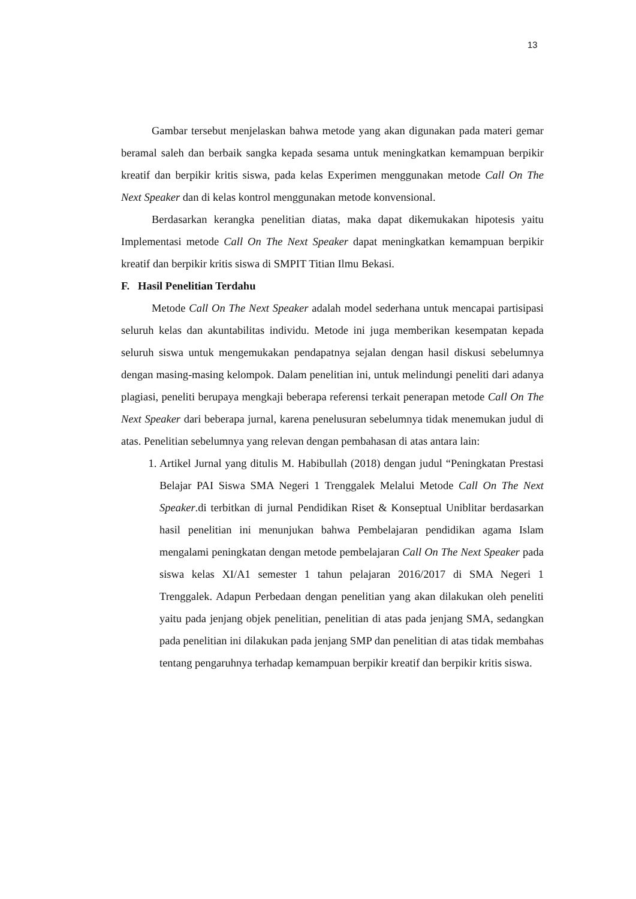13
Gambar tersebut menjelaskan bahwa metode yang akan digunakan pada materi gemar beramal saleh dan berbaik sangka kepada sesama untuk meningkatkan kemampuan berpikir kreatif dan berpikir kritis siswa, pada kelas Experimen menggunakan metode Call On The Next Speaker dan di kelas kontrol menggunakan metode konvensional.
Berdasarkan kerangka penelitian diatas, maka dapat dikemukakan hipotesis yaitu Implementasi metode Call On The Next Speaker dapat meningkatkan kemampuan berpikir kreatif dan berpikir kritis siswa di SMPIT Titian Ilmu Bekasi.
F. Hasil Penelitian Terdahu
Metode Call On The Next Speaker adalah model sederhana untuk mencapai partisipasi seluruh kelas dan akuntabilitas individu. Metode ini juga memberikan kesempatan kepada seluruh siswa untuk mengemukakan pendapatnya sejalan dengan hasil diskusi sebelumnya dengan masing-masing kelompok. Dalam penelitian ini, untuk melindungi peneliti dari adanya plagiasi, peneliti berupaya mengkaji beberapa referensi terkait penerapan metode Call On The Next Speaker dari beberapa jurnal, karena penelusuran sebelumnya tidak menemukan judul di atas. Penelitian sebelumnya yang relevan dengan pembahasan di atas antara lain:
1. Artikel Jurnal yang ditulis M. Habibullah (2018) dengan judul “Peningkatan Prestasi Belajar PAI Siswa SMA Negeri 1 Trenggalek Melalui Metode Call On The Next Speaker.di terbitkan di jurnal Pendidikan Riset & Konseptual Uniblitar berdasarkan hasil penelitian ini menunjukan bahwa Pembelajaran pendidikan agama Islam mengalami peningkatan dengan metode pembelajaran Call On The Next Speaker pada siswa kelas XI/A1 semester 1 tahun pelajaran 2016/2017 di SMA Negeri 1 Trenggalek. Adapun Perbedaan dengan penelitian yang akan dilakukan oleh peneliti yaitu pada jenjang objek penelitian, penelitian di atas pada jenjang SMA, sedangkan pada penelitian ini dilakukan pada jenjang SMP dan penelitian di atas tidak membahas tentang pengaruhnya terhadap kemampuan berpikir kreatif dan berpikir kritis siswa.